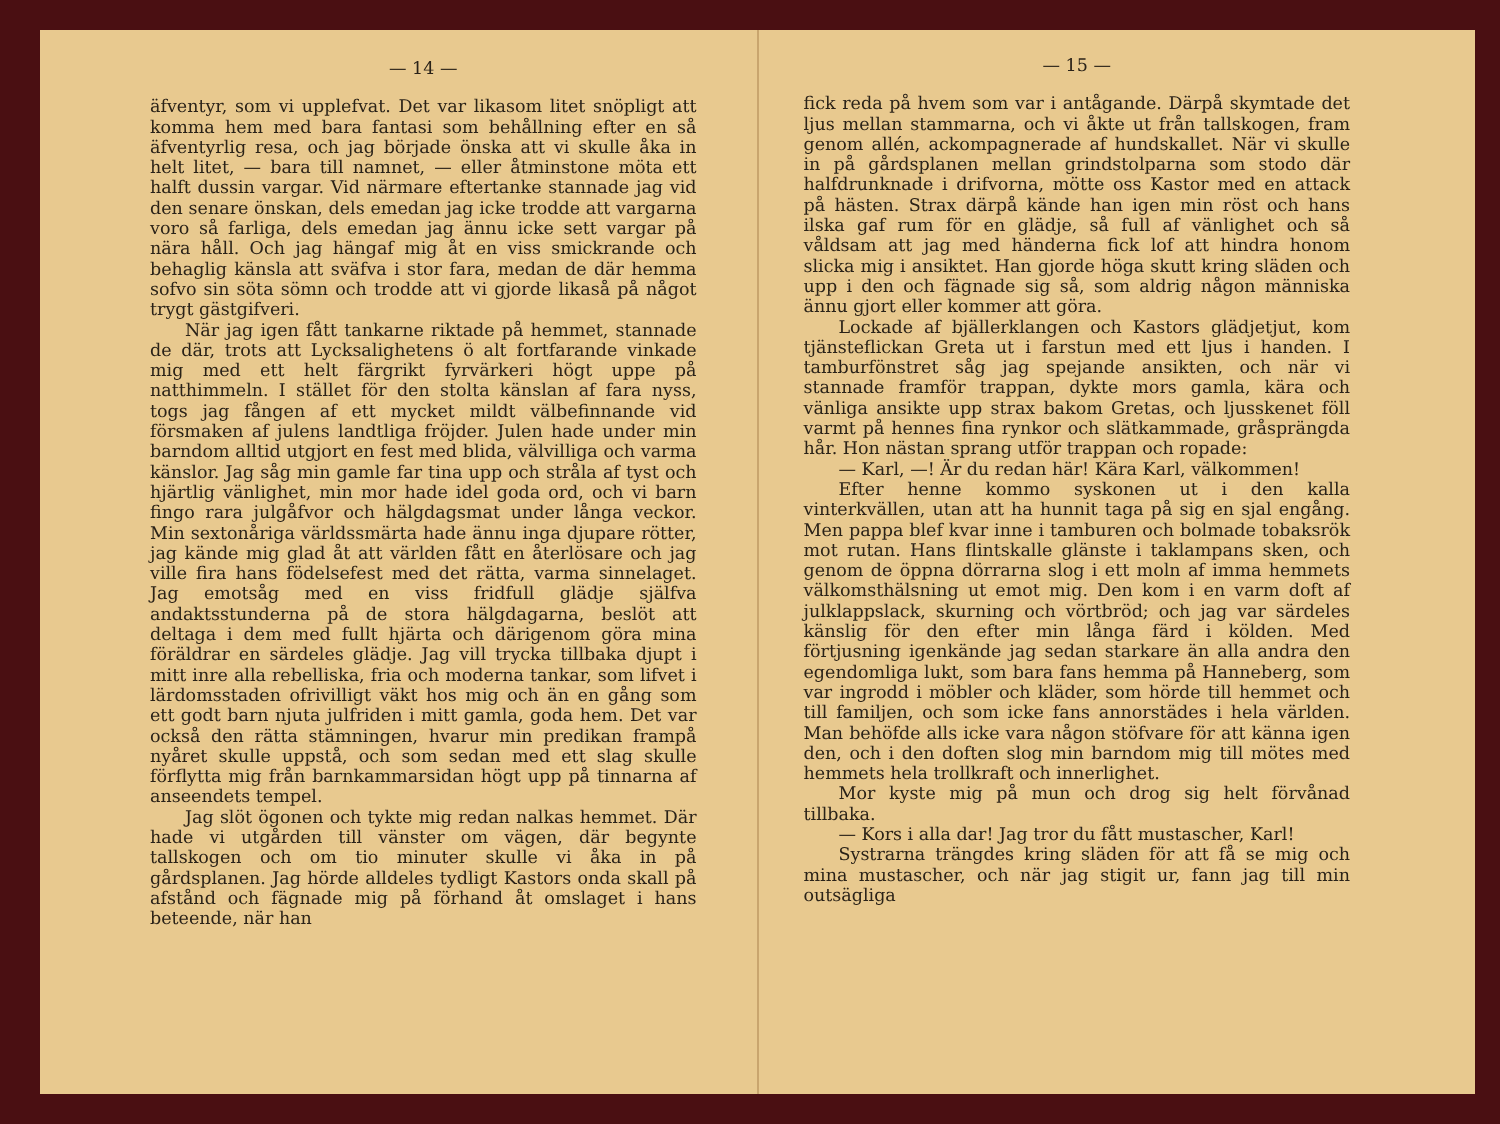— 14 —
äfventyr, som vi upplefvat. Det var likasom litet snöpligt att komma hem med bara fantasi som behållning efter en så äfventyrlig resa, och jag började önska att vi skulle åka in helt litet, — bara till namnet, — eller åtminstone möta ett halft dussin vargar. Vid närmare eftertanke stannade jag vid den senare önskan, dels emedan jag icke trodde att vargarna voro så farliga, dels emedan jag ännu icke sett vargar på nära håll. Och jag hängaf mig åt en viss smickrande och behaglig känsla att sväfva i stor fara, medan de där hemma sofvo sin söta sömn och trodde att vi gjorde likaså på något trygt gästgifveri.
När jag igen fått tankarne riktade på hemmet, stannade de där, trots att Lycksalighetens ö alt fortfarande vinkade mig med ett helt färgrikt fyrvärkeri högt uppe på natthimmeln. I stället för den stolta känslan af fara nyss, togs jag fången af ett mycket mildt välbefinnande vid försmaken af julens landtliga fröjder. Julen hade under min barndom alltid utgjort en fest med blida, välvilliga och varma känslor. Jag såg min gamle far tina upp och stråla af tyst och hjärtlig vänlighet, min mor hade idel goda ord, och vi barn fingo rara julgåfvor och hälgdagsmat under långa veckor. Min sextonåriga världssmärta hade ännu inga djupare rötter, jag kände mig glad åt att världen fått en återlösare och jag ville fira hans födelsefest med det rätta, varma sinnelaget. Jag emotsåg med en viss fridfull glädje själfva andaktsstunderna på de stora hälgdagarna, beslöt att deltaga i dem med fullt hjärta och därigenom göra mina föräldrar en särdeles glädje. Jag vill trycka tillbaka djupt i mitt inre alla rebelliska, fria och moderna tankar, som lifvet i lärdomsstaden ofrivilligt väkt hos mig och än en gång som ett godt barn njuta julfriden i mitt gamla, goda hem. Det var också den rätta stämningen, hvarur min predikan frampå nyåret skulle uppstå, och som sedan med ett slag skulle förflytta mig från barnkammarsidan högt upp på tinnarna af anseendets tempel.
Jag slöt ögonen och tykte mig redan nalkas hemmet. Där hade vi utgården till vänster om vägen, där begynte tallskogen och om tio minuter skulle vi åka in på gårdsplanen. Jag hörde alldeles tydligt Kastors onda skall på afstånd och fägnade mig på förhand åt omslaget i hans beteende, när han
— 15 —
fick reda på hvem som var i antågande. Därpå skymtade det ljus mellan stammarna, och vi åkte ut från tallskogen, fram genom allén, ackompagnerade af hundskallet. När vi skulle in på gårdsplanen mellan grindstolparna som stodo där halfdrunknade i drifvorna, mötte oss Kastor med en attack på hästen. Strax därpå kände han igen min röst och hans ilska gaf rum för en glädje, så full af vänlighet och så våldsam att jag med händerna fick lof att hindra honom slicka mig i ansiktet. Han gjorde höga skutt kring släden och upp i den och fägnade sig så, som aldrig någon människa ännu gjort eller kommer att göra.
Lockade af bjällerklangen och Kastors glädjetjut, kom tjänsteflickan Greta ut i farstun med ett ljus i handen. I tamburfönstret såg jag spejande ansikten, och när vi stannade framför trappan, dykte mors gamla, kära och vänliga ansikte upp strax bakom Gretas, och ljusskenet föll varmt på hennes fina rynkor och slätkammade, gråsprängda hår. Hon nästan sprang utför trappan och ropade:
— Karl, —! Är du redan här! Kära Karl, välkommen!
Efter henne kommo syskonen ut i den kalla vinterkvällen, utan att ha hunnit taga på sig en sjal engång. Men pappa blef kvar inne i tamburen och bolmade tobaksrök mot rutan. Hans flintskalle glänste i taklampans sken, och genom de öppna dörrarna slog i ett moln af imma hemmets välkomsthälsning ut emot mig. Den kom i en varm doft af julklappslack, skurning och vörtbröd; och jag var särdeles känslig för den efter min långa färd i kölden. Med förtjusning igenkände jag sedan starkare än alla andra den egendomliga lukt, som bara fans hemma på Hanneberg, som var ingrodd i möbler och kläder, som hörde till hemmet och till familjen, och som icke fans annorstädes i hela världen. Man behöfde alls icke vara någon stöfvare för att känna igen den, och i den doften slog min barndom mig till mötes med hemmets hela trollkraft och innerlighet.
Mor kyste mig på mun och drog sig helt förvånad tillbaka.
— Kors i alla dar! Jag tror du fått mustascher, Karl!
Systrarna trängdes kring släden för att få se mig och mina mustascher, och när jag stigit ur, fann jag till min outsägliga